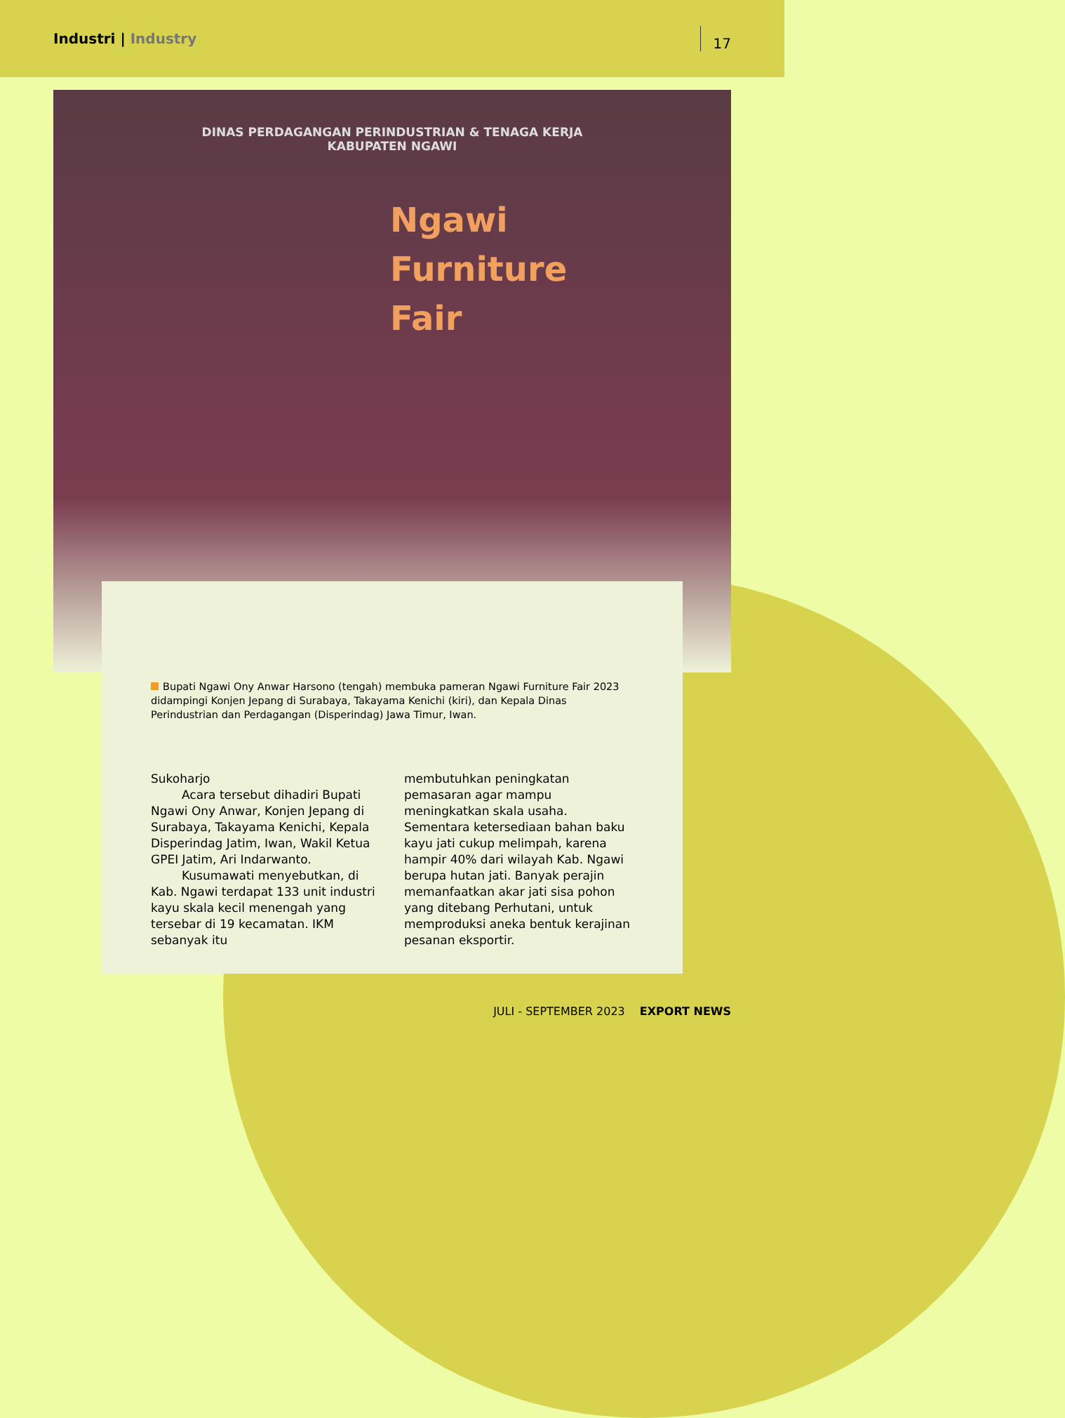Industri | Industry
17
DINAS PERDAGANGAN PERINDUSTRIAN & TENAGA KERJA
KABUPATEN NGAWI
Ngawi
Furniture
Fair
Bupati Ngawi Ony Anwar Harsono (tengah) membuka pameran Ngawi Furniture Fair 2023 didampingi Konjen Jepang di Surabaya, Takayama Kenichi (kiri), dan Kepala Dinas Perindustrian dan Perdagangan (Disperindag) Jawa Timur, Iwan.
Sukoharjo
Acara tersebut dihadiri Bupati Ngawi Ony Anwar, Konjen Jepang di Surabaya, Takayama Kenichi, Kepala Disperindag Jatim, Iwan, Wakil Ketua GPEI Jatim, Ari Indarwanto.
Kusumawati menyebutkan, di Kab. Ngawi terdapat 133 unit industri kayu skala kecil menengah yang tersebar di 19 kecamatan. IKM sebanyak itu
membutuhkan peningkatan pemasaran agar mampu meningkatkan skala usaha. Sementara ketersediaan bahan baku kayu jati cukup melimpah, karena hampir 40% dari wilayah Kab. Ngawi berupa hutan jati. Banyak perajin memanfaatkan akar jati sisa pohon yang ditebang Perhutani, untuk memproduksi aneka bentuk kerajinan pesanan eksportir.
JULI - SEPTEMBER 2023 EXPORT NEWS